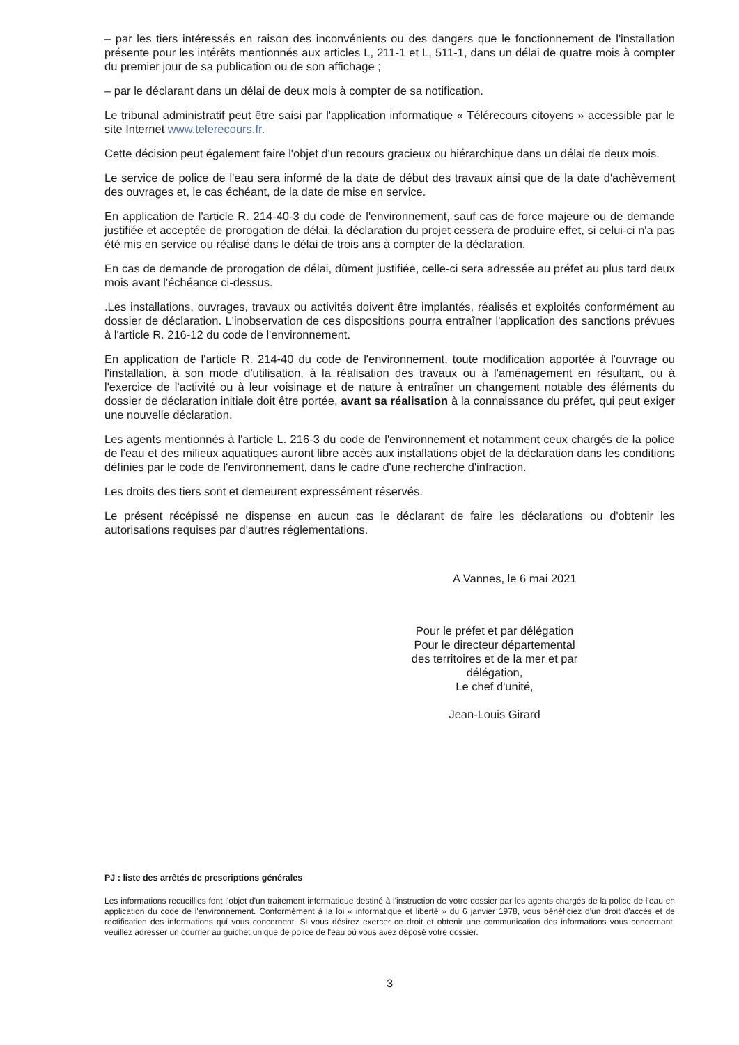– par les tiers intéressés en raison des inconvénients ou des dangers que le fonctionnement de l'installation présente pour les intérêts mentionnés aux articles L, 211-1 et L, 511-1, dans un délai de quatre mois à compter du premier jour de sa publication ou de son affichage ;
– par le déclarant dans un délai de deux mois à compter de sa notification.
Le tribunal administratif peut être saisi par l'application informatique « Télérecours citoyens » accessible par le site Internet www.telerecours.fr.
Cette décision peut également faire l'objet d'un recours gracieux ou hiérarchique dans un délai de deux mois.
Le service de police de l'eau sera informé de la date de début des travaux ainsi que de la date d'achèvement des ouvrages et, le cas échéant, de la date de mise en service.
En application de l'article R. 214-40-3 du code de l'environnement, sauf cas de force majeure ou de demande justifiée et acceptée de prorogation de délai, la déclaration du projet cessera de produire effet, si celui-ci n'a pas été mis en service ou réalisé dans le délai de trois ans à compter de la déclaration.
En cas de demande de prorogation de délai, dûment justifiée, celle-ci sera adressée au préfet au plus tard deux mois avant l'échéance ci-dessus.
.Les installations, ouvrages, travaux ou activités doivent être implantés, réalisés et exploités conformément au dossier de déclaration. L'inobservation de ces dispositions pourra entraîner l'application des sanctions prévues à l'article R. 216-12 du code de l'environnement.
En application de l'article R. 214-40 du code de l'environnement, toute modification apportée à l'ouvrage ou l'installation, à son mode d'utilisation, à la réalisation des travaux ou à l'aménagement en résultant, ou à l'exercice de l'activité ou à leur voisinage et de nature à entraîner un changement notable des éléments du dossier de déclaration initiale doit être portée, avant sa réalisation à la connaissance du préfet, qui peut exiger une nouvelle déclaration.
Les agents mentionnés à l'article L. 216-3 du code de l'environnement et notamment ceux chargés de la police de l'eau et des milieux aquatiques auront libre accès aux installations objet de la déclaration dans les conditions définies par le code de l'environnement, dans le cadre d'une recherche d'infraction.
Les droits des tiers sont et demeurent expressément réservés.
Le présent récépissé ne dispense en aucun cas le déclarant de faire les déclarations ou d'obtenir les autorisations requises par d'autres réglementations.
A Vannes, le 6 mai 2021
Pour le préfet et par délégation
Pour le directeur départemental
des territoires et de la mer et par délégation,
Le chef d'unité,
Jean-Louis Girard
PJ : liste des arrêtés de prescriptions générales
Les informations recueillies font l'objet d'un traitement informatique destiné à l'instruction de votre dossier par les agents chargés de la police de l'eau en application du code de l'environnement. Conformément à la loi « informatique et liberté » du 6 janvier 1978, vous bénéficiez d'un droit d'accès et de rectification des informations qui vous concernent. Si vous désirez exercer ce droit et obtenir une communication des informations vous concernant, veuillez adresser un courrier au guichet unique de police de l'eau où vous avez déposé votre dossier.
3